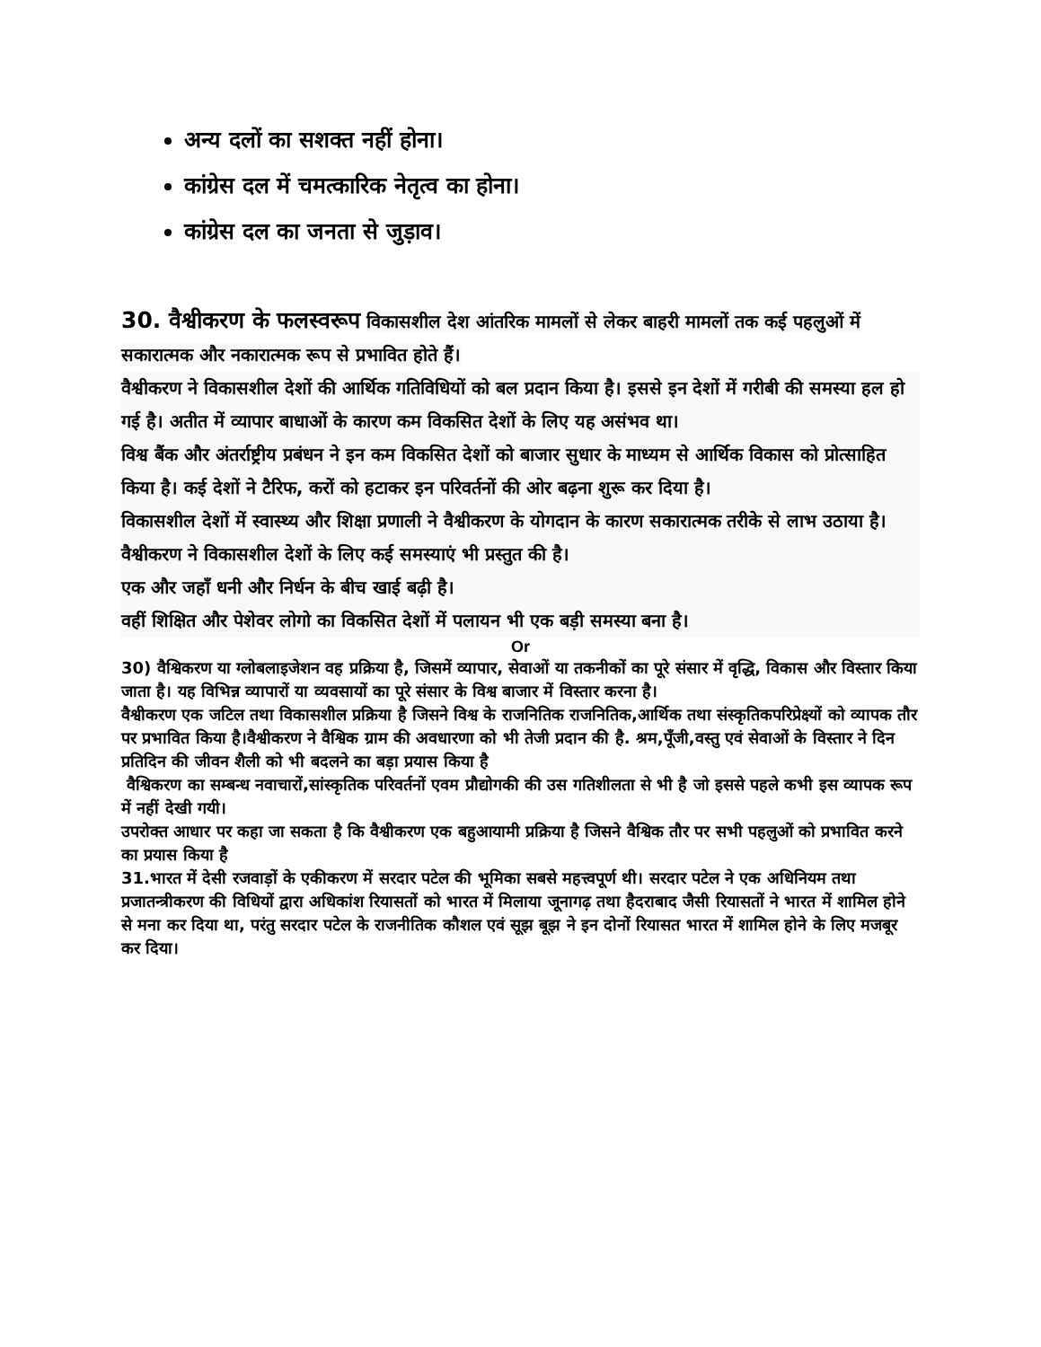अन्य दलों का सशक्त नहीं होना।
कांग्रेस दल में चमत्कारिक नेतृत्व का होना।
कांग्रेस दल का जनता से जुड़ाव।
30. वैश्वीकरण के फलस्वरूप विकासशील देश आंतरिक मामलों से लेकर बाहरी मामलों तक कई पहलुओं में सकारात्मक और नकारात्मक रूप से प्रभावित होते हैं।
वैश्वीकरण ने विकासशील देशों की आर्थिक गतिविधियों को बल प्रदान किया है। इससे इन देशों में गरीबी की समस्या हल हो गई है। अतीत में व्यापार बाधाओं के कारण कम विकसित देशों के लिए यह असंभव था।
विश्व बैंक और अंतर्राष्ट्रीय प्रबंधन ने इन कम विकसित देशों को बाजार सुधार के माध्यम से आर्थिक विकास को प्रोत्साहित किया है। कई देशों ने टैरिफ, करों को हटाकर इन परिवर्तनों की ओर बढ़ना शुरू कर दिया है।
विकासशील देशों में स्वास्थ्य और शिक्षा प्रणाली ने वैश्वीकरण के योगदान के कारण सकारात्मक तरीके से लाभ उठाया है।
वैश्वीकरण ने विकासशील देशों के लिए कई समस्याएं भी प्रस्तुत की है।
एक और जहाँ धनी और निर्धन के बीच खाई बढ़ी है।
वहीं शिक्षित और पेशेवर लोगो का विकसित देशों में पलायन भी एक बड़ी समस्या बना है।
Or
30) वैश्विकरण या ग्लोबलाइजेशन वह प्रक्रिया है, जिसमें व्यापार, सेवाओं या तकनीकों का पूरे संसार में वृद्धि, विकास और विस्तार किया जाता है। यह विभिन्न व्यापारों या व्यवसायों का पूरे संसार के विश्व बाजार में विस्तार करना है।
वैश्वीकरण एक जटिल तथा विकासशील प्रक्रिया है जिसने विश्व के राजनितिक राजनितिक,आर्थिक तथा संस्कृतिकपरिप्रेक्ष्यों को व्यापक तौर पर प्रभावित किया है।वैश्वीकरण ने वैश्विक ग्राम की अवधारणा को भी तेजी प्रदान की है. श्रम,पूँजी,वस्तु एवं सेवाओं के विस्तार ने दिन प्रतिदिन की जीवन शैली को भी बदलने का बड़ा प्रयास किया है
वैश्विकरण का सम्बन्ध नवाचारों,सांस्कृतिक परिवर्तनों एवम प्रौद्योगकी की उस गतिशीलता से भी है जो इससे पहले कभी इस व्यापक रूप में नहीं देखी गयी।
उपरोक्त आधार पर कहा जा सकता है कि वैश्वीकरण एक बहुआयामी प्रक्रिया है जिसने वैश्विक तौर पर सभी पहलुओं को प्रभावित करने का प्रयास किया है
31.भारत में देसी रजवाड़ों के एकीकरण में सरदार पटेल की भूमिका सबसे महत्त्वपूर्ण थी। सरदार पटेल ने एक अधिनियम तथा प्रजातन्त्रीकरण की विधियों द्वारा अधिकांश रियासतों को भारत में मिलाया जूनागढ़ तथा हैदराबाद जैसी रियासतों ने भारत में शामिल होने से मना कर दिया था, परंतु सरदार पटेल के राजनीतिक कौशल एवं सूझ बूझ ने इन दोनों रियासत भारत में शामिल होने के लिए मजबूर कर दिया।